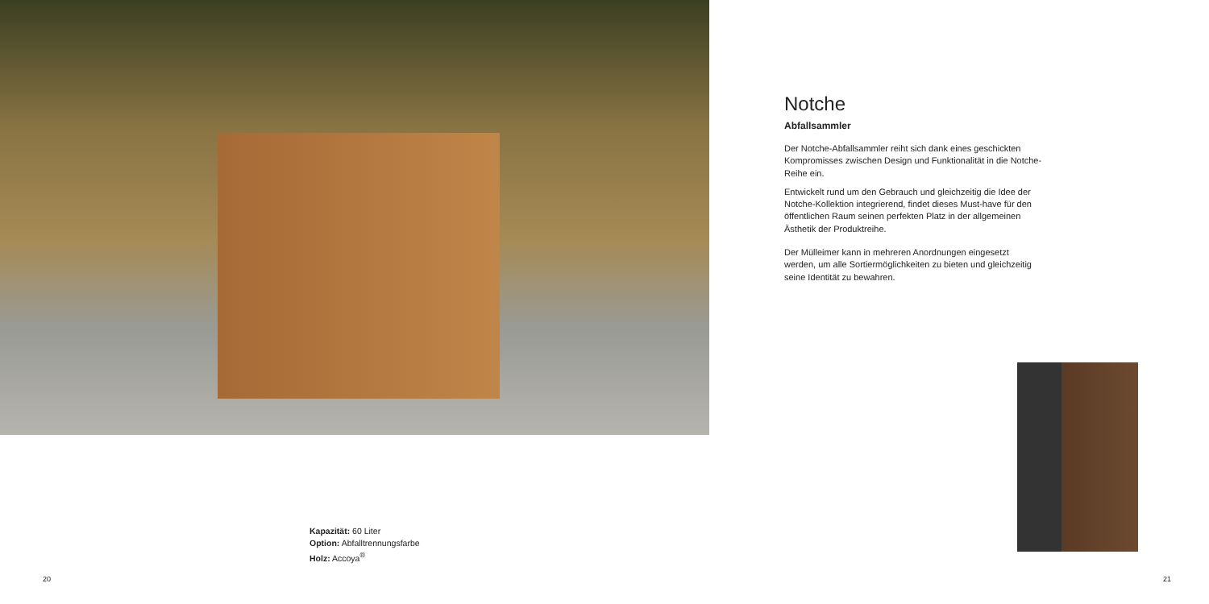Kapazität: 60 Liter
Option: Abfalltrennungsfarbe
Holz: Accoya<sup>®</sup>
20
Notche
Abfallsammler
Der Notche-Abfallsammler reiht sich dank eines geschickten Kompromisses zwischen Design und Funktionalität in die Notche-Reihe ein.
Entwickelt rund um den Gebrauch und gleichzeitig die Idee der Notche-Kollektion integrierend, findet dieses Must-have für den öffentlichen Raum seinen perfekten Platz in der allgemeinen Ästhetik der Produktreihe.
Der Mülleimer kann in mehreren Anordnungen eingesetzt werden, um alle Sortiermöglichkeiten zu bieten und gleichzeitig seine Identität zu bewahren.
21